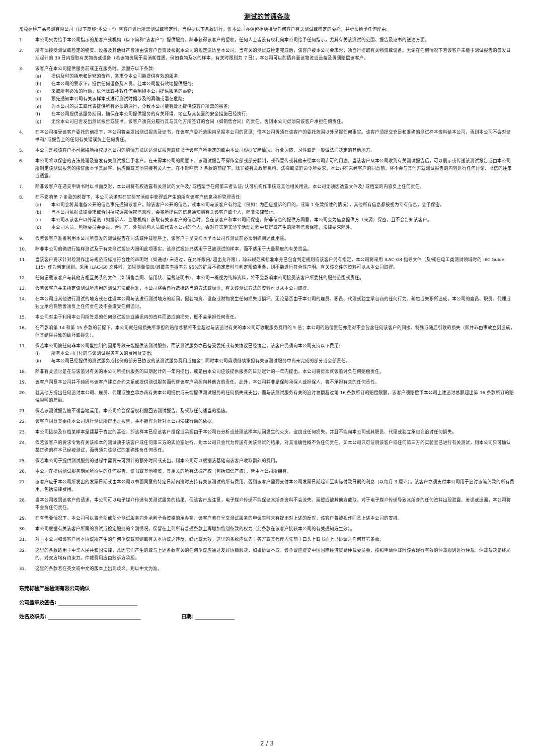测试的普通条款
东莞标检产品检测有限公司（以下简称“本公司”）替客户进行所需测试或检定时，当根据以下条款进行，惟本公司亦保留拒绝接受任何客户有关测试或检定的委托，并毋须给予任何理由:
1. 本公司只为给予本公司指示的某客户或机构（以下简称“该客户”）提供服务。除非获得该客户的授权，任何人士皆没有权利向本公司给予任何指示，尤其有关该测试的范围、报告及证书的送达方面。
2. 所有须接受测试或检定的物资、设备及其他财产皆须由该客户自资及根据本公司的规定送达至本公司。当有关的测试或检定完成后，该客户被本公司要求时，须自行提取有关物资或设备。无论在任何情况下若该客户未能于测试报告的签发日期起计的 30 日内提取有关物资或设备（若该物资属于易消耗性质，例如食物及水的样本，有关时限则为 7 日），本公司可以酌情弃置该物资或设备及毋须赔偿该客户。
3. 该客户在本公司提供服务前或正在服务时，须遵守以下条款:
(a) 提供及时的指示和足够的资料，务求令本公司能提供有效的服务;
(b) 在本公司的要求下，提供任何设备及人员，让本公司能有效地提供服务;
(c) 采取所有必须的行动，以消除或补救任何会阻碍本公司提供服务的事物;
(d) 预先通知本公司有关该样本或进行测试时据涉及的真确或潜在危险;
(e) 为本公司的员工或代表提供所有必须的通行，令致本公司能有效地提供该客户所需的服务;
(f) 在本公司提供该服务期间，确保在本公司提供服务的有关环境、地点及其装置的安全措施已经执行;
(g) 无论本公司已否发出测试报告或证书，该客户须充分履行其与其他方所签订的合同（如销售合同）的责任，否则本公司毋须向该客户承担任何责任。
4. 在本公司接受该客户委托的前提下，本公司将会发出测试报告及证书，在该客户委托范围内呈报本公司的意见；惟本公司毋须在该客户的委托范围以外呈报任何事实。该客户须提交充足和准确的测试样本资料给本公司，否则本公司不会对证书和/ 或报告上的任何有关错误负上任何责任。
5. 本公司是被该客户不可撤换地授权以本公司的酌情方法送达测试报告或证书予该客户所指定的或由本公司根据实际情况、行业习惯、习性或是一般做法而决定的其他地方。
6. 本公司将以保密的方法处理及签发有关测试报告予客户。在未得本公司的同意下，该测试报告不得作全部或部分翻制，或作宣传或其他未经本公司许可的用途。当该客户从本公司收到有关测试报告后，可以展示或传送该测试报告或由本公司所制定该测试报告的核证版本予其顾客、供应商或其他直接有关人士。在不影响第 7 条款的前提下，除非被有关政府机构、法律或法庭命令所要求，本公司在未经客户的同意前，将不会与其他方就测试报告的内容进行任何讨论、书信的往来或透露。
7. 除非该客户在递交申请书时以书面反对，本公司将有权透露有关测试的文件及/ 或档案予任何第三者认证/ 认可机构作审核或其他相关用途。本公司无须因透露文件及/ 或档案的内容负上任何责任。
8. 在不影响第 7 条款的前提下，本公司承诺对在实验室活动中获得或产生的所有该客户信息承担管理责任:
(a) 本公司会将其准备公开的信息事先通知该客户。除该客户公开的信息，或本公司与该客户有约定（例如：为回应投诉的目的，或第 7 条款所述的情况），其他所有信息都被视为专有信息，会予保密。
(b) 当本公司依据法律要求或合同授权透露保密信息时，会将所提供的信息通知到有关该客户或个人，除非法律禁止。
(c) 本公司从该客户以外渠道（如投诉人、监管机构）获取有关该客户的信息时，会在该客户和本公司间保密。除非信息的提供方同意，本公司会为信息提供方（来源）保密，且不会告知该客户。
(d) 本公司人员，包括委员会委员、合同方、外部机构人员或代表本公司的个人，会对在实施实验室活动过程中获得或产生的所有信息保密，法律要求除外。
9. 假若该客户准备利用本公司所签发的测试报告在司法或仲裁程序上，该客户于呈交样本予本公司作测试前必须明确阐述此用途。
10. 除非本公司的确进行抽样测试及于有关测试报告内阐明此项事实，该测试报告只适用于已被测试的样本，而不适用于大量额度的有关货品。
11. 当该客户要求针对检测作出与规范或标准符合性的声明时（如通过/ 未通过，在允许限内/ 超出允许限），除非规范或标准本身已包含判定规则或该客户另有指定，本公司将采用 ILAC-G8 指导文件（及/或在电工类测试领域时的 IEC Guide 115）作为判定规则。采用 ILAC-G8 文件时，如果测量值加/减覆盖率概率为 95%的扩展不确定度时与判定限值重叠，则不能进行符合性声明。有关该文件的资料可以从本公司取得。
12. 任何记载该客户与其他方相互关系的文件（如销售合同、信用状、运载证明书），本公司一概视为纯粹资料，将不会影响本公司接受该客户所委托的服务范围或责任。
13. 假若该客户并未指定该测试所应用的测试方法或标准，本公司将会自行选择适当的方法或标准；有关该测试方法的资料可以从本公司取得。
14. 在本公司或其他进行测试的地方或在往返本公司与该进行测试地方的期间，假若物资、设备或财物发生任何损失或损坏，无论是否由于本公司的雇员、职员、代理或独立承包商的任何行为、疏忽或失职所造成，本公司的雇员、职员、代理或独立承包商皆毋须负上任何责任及不会遭受任何追讨。
15. 本公司对由于利用本公司所签发的任何测试报告或通讯内的资料而造成的损失，概不会承担任何责任。
16. 在不影响第 14 和第 15 条款的前提下，本公司就任何损失所承担的赔偿总额将不会超过与该追讨有关的本公司可收取服务费用的 5 倍；本公司的赔偿责任亦绝对不会包含任何该客户的间接、特殊或随后引致的损失（即并非由事故立刻造成，但其结果导致的破坏或损失）。
17. 假若本公司被任何非本公司能控制的因素导致未能提供该测试服务，而该测试服务亦已备受委托或有关协议已经协定，该客户仍须向本公司支持以下费用:
(i) 所有本公司已付的与该测试服务有关的费用及支出;
(ii) 与本公司已经提供的测试服务成比例的部分已协议的该测试服务费用或佣金；同时本公司毋须继续承担有关该测试服务中尚未完成的部分或全部责任。
18. 除非有关追讨是在与该追讨有关的本公司所提供服务的日期起计的一年内提出，或是由本公司应该提供服务的日期起计的一年内提出，本公司将毋须就该追讨负任何赔偿责任。
19. 该客户同意本公司并不纯因与该客户建立合约关系或提供测试服务而代替该客户承担向其他方的责任。此外，本公司并非是保险承保人或担保人，将不承担有关的任何责任。
20. 就其他方提出任何追讨本公司、雇员、代理或独立承办商有关本公司提供或未能提供测试服务的任何损失或支出，而与该测试服务有关的追讨总额超过第 16 条款所订的赔偿限额，该客户须赔偿予本公司上述追讨总额超出第 16 条款所订的赔偿限额的差额。
21. 假若该测试报告被不适当地运用，本公司将会保留权利撤回该测试报告，及采取任何适当的措施。
22. 该客户同意其委托本公司进行测试所得出之报告，并不能作为针对本公司法律行动的依据。
23. 本公司接纳及存档某样本是建基于肯定的基础，即该样本已经该客户投保或承担由于本公司在分析或处理该样本期间发生的火灾、盗窃或任何损失，并且不能向本公司或其职员、代理或独立承包商追讨任何损失。
24. 假若该客户的要求令致有关该样本的测试须于该客户或任何第三方的实验室进行，则本公司只会代为传送有关该测试的结果，对其准确性概不负任何责任。如本公司只可证明该客户或任何第三方的实验室已进行有关测试，则本公司只可确认某正确的样本已经被测试，而毋须为该测试的准确性负任何责任。
25. 假若本公司于提供测试服务的过程中需要未可预计的额外时间或支出，则本公司可以根据该基础向该客户收取额外的费用。
26. 本公司在提供测试服务期间所衍生的任何报告、证书或其他物资，其相关的所有法律产权（包括知识产权），皆由本公司所拥有。
27. 该客户应于本公司所发出的发票日期或由本公司以书面同意的特定日期内准时支持有关该测试的所有费用，否则该客户需要支付本公司发票日期起计至实际付款日期的利息（以每月 3 厘计）。该客户亦须支付本公司用于追讨该笔欠款的所有费用，包括法律费用。
28. 当本公司收到该客户的请求，本公司可以电子媒介传递有关测试服务的结果，但该客户应注意，电子媒介传递不能保证其所含资料不会流失、延缓或被其他方截取。对于电子媒介传递导致其所含的任何资料出现泄露、差误或遗漏，本公司将不会负任何责任。
29. 在有需要情况下，本公司可以将全部或部分测试服务向外承判予合资格的承办商。该客户若在呈交测试服务的申请表时未有提出对上述的反对，该客户将被视作同意上述本公司的安排。
30. 本公司根据有关该客户所需的测试或检定服务的个别情况，保留在上列所有普通条款上再增加特别条款的权力（此条款在该客户接获本公司的有关通知方生效）。
31. 对于本公司和该客户因本协议所产生的任何争议或索赔或有关本协议之违反，终止或无效，这里的条款应优先于各方或其代理人先前于口头上或书面上已协议之任何其它条款。
32. 这里的条款适用于中华人民共和国法律，凡因它们产生的或与上述条款有关的任何争议应通过友好协商解决，如果协议不成，该争议应提交中国国际经济贸易仲裁委员会，按照申请仲裁时该会现行有效的仲裁规则进行仲裁。仲裁裁决是终局的，对双方均有约束力。仲裁费用应由败诉方承担。
33. 这里的条款若在英文或中文的版本上出现歧义，则以中文为准。
东莞标检产品检测有限公司确认
公司盖章及签名: ______________________________
姓名及职务: ___________________________________ 日期: _______________
2 / 3